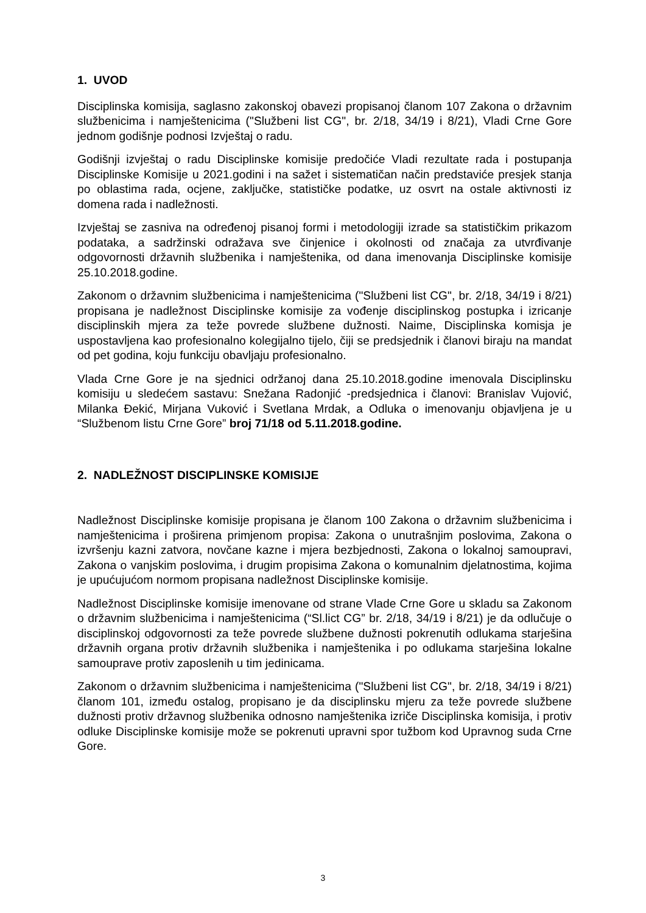1. UVOD
Disciplinska komisija, saglasno zakonskoj obavezi propisanoj članom 107 Zakona o državnim službenicima i namještenicima ("Službeni list CG", br. 2/18, 34/19 i 8/21), Vladi Crne Gore jednom godišnje podnosi Izvještaj o radu.
Godišnji izvještaj o radu Disciplinske komisije predočiće Vladi rezultate rada i postupanja Disciplinske Komisije u 2021.godini i na sažet i sistematičan način predstaviće presjek stanja po oblastima rada, ocjene, zaključke, statističke podatke, uz osvrt na ostale aktivnosti iz domena rada i nadležnosti.
Izvještaj se zasniva na određenoj pisanoj formi i metodologiji izrade sa statističkim prikazom podataka, a sadržinski odražava sve činjenice i okolnosti od značaja za utvrđivanje odgovornosti državnih službenika i namještenika, od dana imenovanja Disciplinske komisije 25.10.2018.godine.
Zakonom o državnim službenicima i namještenicima ("Službeni list CG", br. 2/18, 34/19 i 8/21) propisana je nadležnost Disciplinske komisije za vođenje disciplinskog postupka i izricanje disciplinskih mjera za teže povrede službene dužnosti. Naime, Disciplinska komisja je uspostavljena kao profesionalno kolegijalno tijelo, čiji se predsjednik i članovi biraju na mandat od pet godina, koju funkciju obavljaju profesionalno.
Vlada Crne Gore je na sjednici održanoj dana 25.10.2018.godine imenovala Disciplinsku komisiju u sledećem sastavu: Snežana Radonjić -predsjednica i članovi: Branislav Vujović, Milanka Đekić, Mirjana Vuković i Svetlana Mrdak, a Odluka o imenovanju objavljena je u “Službenom listu Crne Gore” broj 71/18 od 5.11.2018.godine.
2. NADLEŽNOST DISCIPLINSKE KOMISIJE
Nadležnost Disciplinske komisije propisana je članom 100 Zakona o državnim službenicima i namještenicima i proširena primjenom propisa: Zakona o unutrašnjim poslovima, Zakona o izvršenju kazni zatvora, novčane kazne i mjera bezbjednosti, Zakona o lokalnoj samoupravi, Zakona o vanjskim poslovima, i drugim propisima Zakona o komunalnim djelatnostima, kojima je upućujućom normom propisana nadležnost Disciplinske komisije.
Nadležnost Disciplinske komisije imenovane od strane Vlade Crne Gore u skladu sa Zakonom o državnim službenicima i namještenicima (“Sl.lict CG” br. 2/18, 34/19 i 8/21) je da odlučuje o disciplinskoj odgovornosti za teže povrede službene dužnosti pokrenutih odlukama starješina državnih organa protiv državnih službenika i namještenika i po odlukama starješina lokalne samouprave protiv zaposlenih u tim jedinicama.
Zakonom o državnim službenicima i namještenicima ("Službeni list CG", br. 2/18, 34/19 i 8/21) članom 101, između ostalog, propisano je da disciplinsku mjeru za teže povrede službene dužnosti protiv državnog službenika odnosno namještenika izriče Disciplinska komisija, i protiv odluke Disciplinske komisije može se pokrenuti upravni spor tužbom kod Upravnog suda Crne Gore.
3